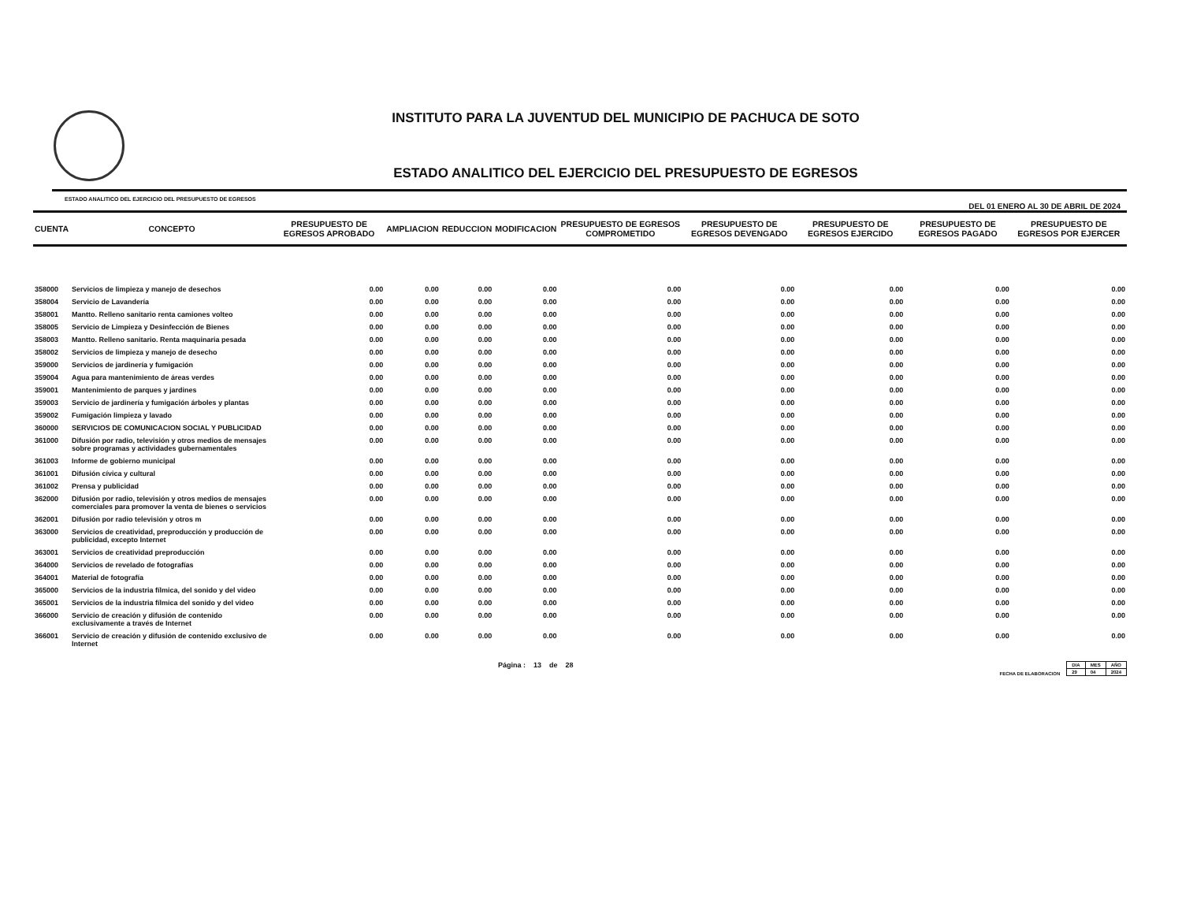INSTITUTO PARA LA JUVENTUD DEL MUNICIPIO DE PACHUCA DE SOTO
ESTADO ANALITICO DEL EJERCICIO DEL PRESUPUESTO DE EGRESOS
ESTADO ANALITICO DEL EJERCICIO DEL PRESUPUESTO DE EGRESOS
DEL 01 ENERO AL 30 DE ABRIL DE 2024
| CUENTA | CONCEPTO | PRESUPUESTO DE EGRESOS APROBADO | AMPLIACION | REDUCCION | MODIFICACION | PRESUPUESTO DE EGRESOS COMPROMETIDO | PRESUPUESTO DE EGRESOS DEVENGADO | PRESUPUESTO DE EGRESOS EJERCIDO | PRESUPUESTO DE EGRESOS PAGADO | PRESUPUESTO DE EGRESOS POR EJERCER |
| --- | --- | --- | --- | --- | --- | --- | --- | --- | --- | --- |
| 358000 | Servicios de limpieza y manejo de desechos | 0.00 | 0.00 | 0.00 | 0.00 | 0.00 | 0.00 | 0.00 | 0.00 | 0.00 |
| 358004 | Servicio de Lavandería | 0.00 | 0.00 | 0.00 | 0.00 | 0.00 | 0.00 | 0.00 | 0.00 | 0.00 |
| 358001 | Mantto. Relleno sanitario renta camiones volteo | 0.00 | 0.00 | 0.00 | 0.00 | 0.00 | 0.00 | 0.00 | 0.00 | 0.00 |
| 358005 | Servicio de Limpieza y Desinfección de Bienes | 0.00 | 0.00 | 0.00 | 0.00 | 0.00 | 0.00 | 0.00 | 0.00 | 0.00 |
| 358003 | Mantto. Relleno sanitario. Renta maquinaria pesada | 0.00 | 0.00 | 0.00 | 0.00 | 0.00 | 0.00 | 0.00 | 0.00 | 0.00 |
| 358002 | Servicios de limpieza y manejo de desecho | 0.00 | 0.00 | 0.00 | 0.00 | 0.00 | 0.00 | 0.00 | 0.00 | 0.00 |
| 359000 | Servicios de jardinería y fumigación | 0.00 | 0.00 | 0.00 | 0.00 | 0.00 | 0.00 | 0.00 | 0.00 | 0.00 |
| 359004 | Agua para mantenimiento de áreas verdes | 0.00 | 0.00 | 0.00 | 0.00 | 0.00 | 0.00 | 0.00 | 0.00 | 0.00 |
| 359001 | Mantenimiento de parques y jardines | 0.00 | 0.00 | 0.00 | 0.00 | 0.00 | 0.00 | 0.00 | 0.00 | 0.00 |
| 359003 | Servicio de jardinería y fumigación árboles y plantas | 0.00 | 0.00 | 0.00 | 0.00 | 0.00 | 0.00 | 0.00 | 0.00 | 0.00 |
| 359002 | Fumigación limpieza y lavado | 0.00 | 0.00 | 0.00 | 0.00 | 0.00 | 0.00 | 0.00 | 0.00 | 0.00 |
| 360000 | SERVICIOS DE COMUNICACION SOCIAL Y PUBLICIDAD | 0.00 | 0.00 | 0.00 | 0.00 | 0.00 | 0.00 | 0.00 | 0.00 | 0.00 |
| 361000 | Difusión por radio, televisión y otros medios de mensajes sobre programas y actividades gubernamentales | 0.00 | 0.00 | 0.00 | 0.00 | 0.00 | 0.00 | 0.00 | 0.00 | 0.00 |
| 361003 | Informe de gobierno municipal | 0.00 | 0.00 | 0.00 | 0.00 | 0.00 | 0.00 | 0.00 | 0.00 | 0.00 |
| 361001 | Difusión cívica y cultural | 0.00 | 0.00 | 0.00 | 0.00 | 0.00 | 0.00 | 0.00 | 0.00 | 0.00 |
| 361002 | Prensa y publicidad | 0.00 | 0.00 | 0.00 | 0.00 | 0.00 | 0.00 | 0.00 | 0.00 | 0.00 |
| 362000 | Difusión por radio, televisión y otros medios de mensajes comerciales para promover la venta de bienes o servicios | 0.00 | 0.00 | 0.00 | 0.00 | 0.00 | 0.00 | 0.00 | 0.00 | 0.00 |
| 362001 | Difusión por radio televisión y otros m | 0.00 | 0.00 | 0.00 | 0.00 | 0.00 | 0.00 | 0.00 | 0.00 | 0.00 |
| 363000 | Servicios de creatividad, preproducción y producción de publicidad, excepto Internet | 0.00 | 0.00 | 0.00 | 0.00 | 0.00 | 0.00 | 0.00 | 0.00 | 0.00 |
| 363001 | Servicios de creatividad preproducción | 0.00 | 0.00 | 0.00 | 0.00 | 0.00 | 0.00 | 0.00 | 0.00 | 0.00 |
| 364000 | Servicios de revelado de fotografías | 0.00 | 0.00 | 0.00 | 0.00 | 0.00 | 0.00 | 0.00 | 0.00 | 0.00 |
| 364001 | Material de fotografía | 0.00 | 0.00 | 0.00 | 0.00 | 0.00 | 0.00 | 0.00 | 0.00 | 0.00 |
| 365000 | Servicios de la industria fílmica, del sonido y del video | 0.00 | 0.00 | 0.00 | 0.00 | 0.00 | 0.00 | 0.00 | 0.00 | 0.00 |
| 365001 | Servicios de la industria fílmica del sonido y del video | 0.00 | 0.00 | 0.00 | 0.00 | 0.00 | 0.00 | 0.00 | 0.00 | 0.00 |
| 366000 | Servicio de creación y difusión de contenido exclusivamente a través de Internet | 0.00 | 0.00 | 0.00 | 0.00 | 0.00 | 0.00 | 0.00 | 0.00 | 0.00 |
| 366001 | Servicio de creación y difusión de contenido exclusivo de Internet | 0.00 | 0.00 | 0.00 | 0.00 | 0.00 | 0.00 | 0.00 | 0.00 | 0.00 |
Página : 13 de 28
FECHA DE ELABORACION
| DIA | MES | AÑO |
| 29 | 04 | 2024 |